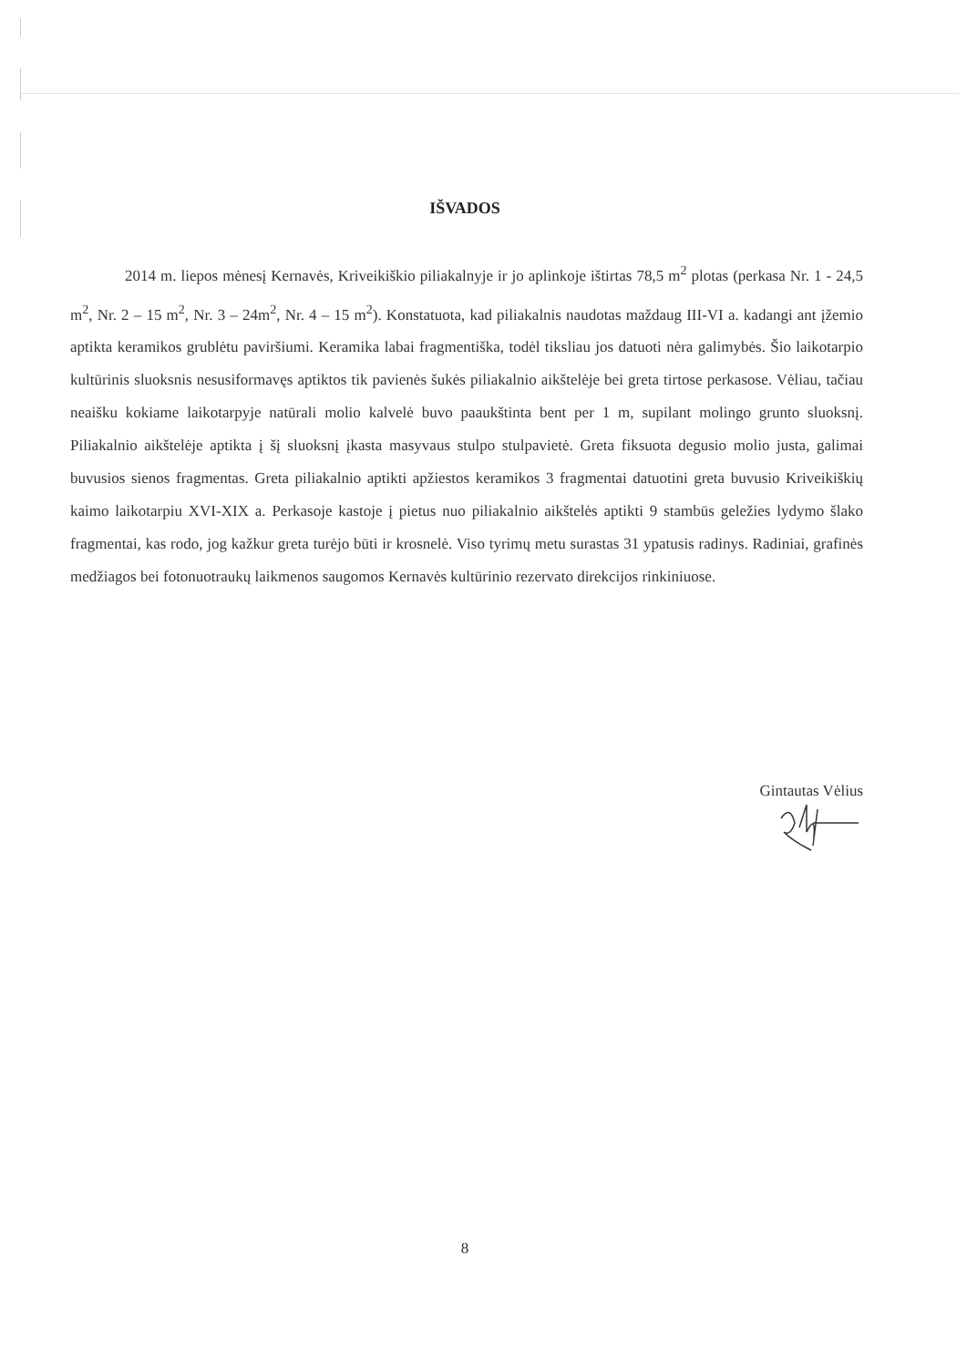IŠVADOS
2014 m. liepos mėnesį Kernavės, Kriveikiškio piliakalnyje ir jo aplinkoje ištirtas 78,5 m<sup>2</sup> plotas (perkasa Nr. 1 - 24,5 m<sup>2</sup>, Nr. 2 – 15 m<sup>2</sup>, Nr. 3 – 24m<sup>2</sup>, Nr. 4 – 15 m<sup>2</sup>). Konstatuota, kad piliakalnis naudotas maždaug III-VI a. kadangi ant įžemio aptikta keramikos grublėtu paviršiumi. Keramika labai fragmentiška, todėl tiksliau jos datuoti nėra galimybės. Šio laikotarpio kultūrinis sluoksnis nesusiformavęs aptiktos tik pavienės šukės piliakalnio aikštelėje bei greta tirtose perkasose. Vėliau, tačiau neaišku kokiame laikotarpyje natūrali molio kalvelė buvo paaukštinta bent per 1 m, supilant molingo grunto sluoksnį. Piliakalnio aikštelėje aptikta į šį sluoksnį įkasta masyvaus stulpo stulpavietė. Greta fiksuota degusio molio justa, galimai buvusios sienos fragmentas. Greta piliakalnio aptikti apžiestos keramikos 3 fragmentai datuotini greta buvusio Kriveikiškių kaimo laikotarpiu XVI-XIX a. Perkasoje kastoje į pietus nuo piliakalnio aikštelės aptikti 9 stambūs geležies lydymo šlako fragmentai, kas rodo, jog kažkur greta turėjo būti ir krosnelė. Viso tyrimų metu surastas 31 ypatusis radinys. Radiniai, grafinės medžiagos bei fotonuotraukų laikmenos saugomos Kernavės kultūrinio rezervato direkcijos rinkiniuose.
Gintautas Vėlius
8